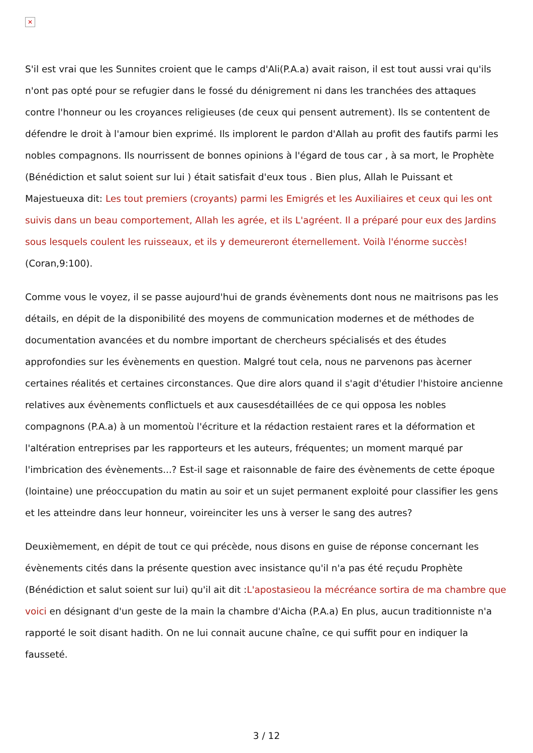✕
S'il est vrai que les Sunnites croient que le camps d'Ali(P.A.a) avait raison, il est tout aussi vrai qu'ils n'ont pas opté pour se refugier dans le fossé du dénigrement ni dans les tranchées des attaques contre l'honneur ou les croyances religieuses (de ceux qui pensent autrement). Ils se contentent de défendre le droit à l'amour bien exprimé. Ils implorent le pardon d'Allah au profit des fautifs parmi les nobles compagnons. Ils nourrissent de bonnes opinions à l'égard de tous car , à sa mort, le Prophète (Bénédiction et salut soient sur lui ) était satisfait d'eux tous . Bien plus, Allah le Puissant et Majestueuxa dit: Les tout premiers (croyants) parmi les Emigrés et les Auxiliaires et ceux qui les ont suivis dans un beau comportement, Allah les agrée, et ils L'agréent. Il a préparé pour eux des Jardins sous lesquels coulent les ruisseaux, et ils y demeureront éternellement. Voilà l'énorme succès! (Coran,9:100).
Comme vous le voyez, il se passe aujourd'hui de grands évènements dont nous ne maitrisons pas les détails, en dépit de la disponibilité des moyens de communication modernes et de méthodes de documentation avancées et du nombre important de chercheurs spécialisés et des études approfondies sur les évènements en question. Malgré tout cela, nous ne parvenons pas àcerner certaines réalités et certaines circonstances. Que dire alors quand il s'agit d'étudier l'histoire ancienne relatives aux évènements conflictuels et aux causesdétaillées de ce qui opposa les nobles compagnons (P.A.a) à un momentoù l'écriture et la rédaction restaient rares et la déformation et l'altération entreprises par les rapporteurs et les auteurs, fréquentes; un moment marqué par l'imbrication des évènements...? Est-il sage et raisonnable de faire des évènements de cette époque (lointaine) une préoccupation du matin au soir et un sujet permanent exploité pour classifier les gens et les atteindre dans leur honneur, voireinciter les uns à verser le sang des autres?
Deuxièmement, en dépit de tout ce qui précède, nous disons en guise de réponse concernant les évènements cités dans la présente question avec insistance qu'il n'a pas été reçudu Prophète (Bénédiction et salut soient sur lui) qu'il ait dit :L'apostasieou la mécréance sortira de ma chambre que voici en désignant d'un geste de la main la chambre d'Aicha (P.A.a) En plus, aucun traditionniste n'a rapporté le soit disant hadith. On ne lui connait aucune chaîne, ce qui suffit pour en indiquer la fausseté.
3 / 12